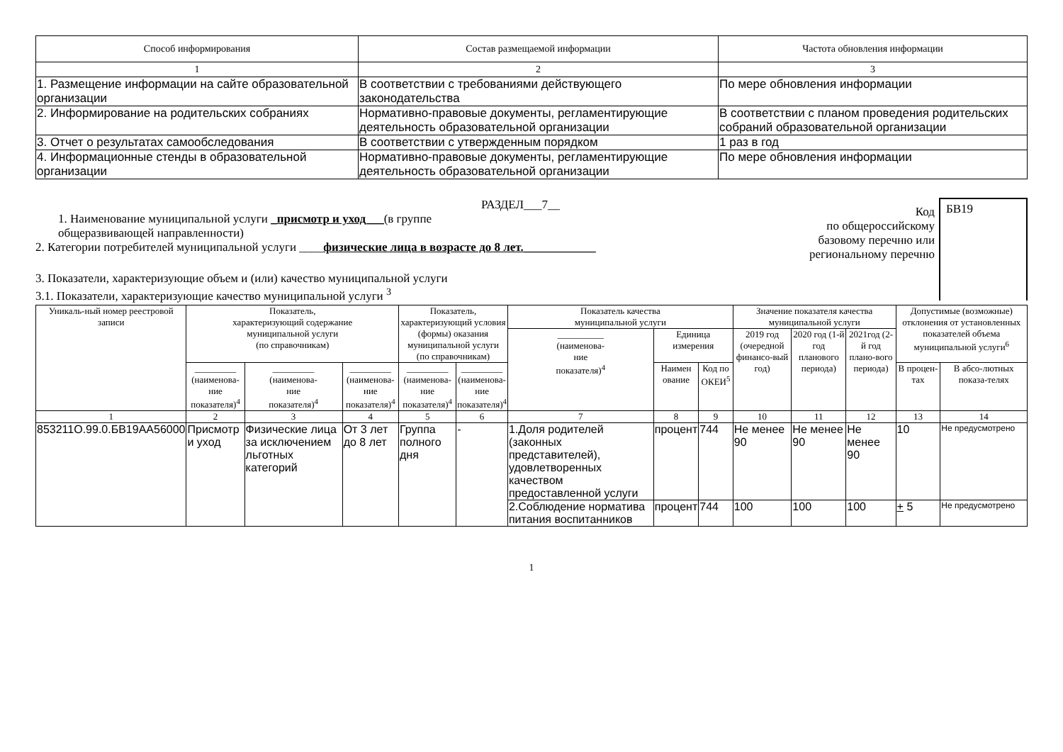| Способ информирования | Состав размещаемой информации | Частота обновления информации |
| --- | --- | --- |
| 1 | 2 | 3 |
| 1. Размещение информации на сайте образовательной организации | В соответствии с требованиями действующего законодательства | По мере обновления информации |
| 2. Информирование на родительских собраниях | Нормативно-правовые документы, регламентирующие деятельность образовательной организации | В соответствии с планом проведения родительских собраний образовательной организации |
| 3. Отчет о результатах самообследования | В соответствии с утвержденным порядком | 1 раз в год |
| 4. Информационные стенды в образовательной организации | Нормативно-правовые документы, регламентирующие деятельность образовательной организации | По мере обновления информации |
РАЗДЕЛ___7__
1. Наименование муниципальной услуги _присмотр и уход___(в группе
общеразвивающей направленности)
2. Категории потребителей муниципальной услуги ____физические лица в возрасте до 8 лет.____________
3. Показатели, характеризующие объем и (или) качество муниципальной услуги
3.1. Показатели, характеризующие качество муниципальной услуги <sup>3</sup>
Код
по общероссийскому базовому перечню или региональному перечню
БВ19
| Уникаль-ный номер реестровой записи | Показатель, характеризующий содержание муниципальной услуги (по справочникам) | | | Показатель, характеризующий условия (формы) оказания муниципальной услуги (по справочникам) | | Показатель качества муниципальной услуги | | | Значение показателя качества муниципальной услуги | | | Допустимые (возможные) отклонения от установленных показателей объема муниципальной услуги<sup>6</sup> | |
| --- | --- | --- | --- | --- | --- | --- | --- | --- | --- | --- | --- | --- | --- |
| | | | | | | __________ (наименова- ние показателя)<sup>4</sup> | Единица измерения | | 2019 год (очередной финансо-вый год) | 2020 год (1-й год планового периода) | 2021год (2-й год плано-вого периода) | | |
| | _________ (наименова- ние показателя)<sup>4</sup> | _________ (наименова- ние показателя)<sup>4</sup> | _________ (наименова- ние показателя)<sup>4</sup> | _________ (наименова- ние показателя)<sup>4</sup> | _________ (наименова- ние показателя)<sup>4</sup> | | Наимен ование | Код по ОКЕИ<sup>5</sup> | | | | В процен-тах | В абсо-лютных показа-телях |
| 1 | 2 | 3 | 4 | 5 | 6 | 7 | 8 | 9 | 10 | 11 | 12 | 13 | 14 |
| 853211О.99.0.БВ19АА56000 | Присмотр и уход | Физические лица за исключением льготных категорий | От 3 лет до 8 лет | Группа полного дня | - | 1.Доля родителей (законных представителей), удовлетворенных качеством предоставленной услуги | процент | 744 | Не менее 90 | Не менее 90 | Не менее 90 | 10 | Не предусмотрено |
| | | | | | | 2.Соблюдение норматива питания воспитанников | процент | 744 | 100 | 100 | 100 | + 5 | Не предусмотрено |
1